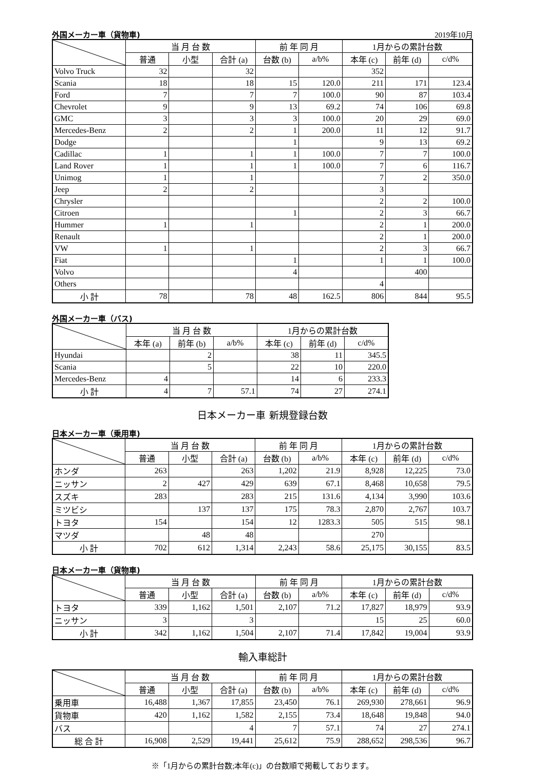外国メーカー車（貨物車) 2019年10月
| | 当 月 台 数 | | | 前 年 同 月 | | 1月からの累計台数 | | |
| --- | --- | --- | --- | --- | --- | --- | --- | --- |
| | 普通 | 小型 | 合計 (a) | 台数 (b) | a/b% | 本年 (c) | 前年 (d) | c/d% |
| Volvo Truck | 32 | | 32 | | | 352 | | |
| Scania | 18 | | 18 | 15 | 120.0 | 211 | 171 | 123.4 |
| Ford | 7 | | 7 | 7 | 100.0 | 90 | 87 | 103.4 |
| Chevrolet | 9 | | 9 | 13 | 69.2 | 74 | 106 | 69.8 |
| GMC | 3 | | 3 | 3 | 100.0 | 20 | 29 | 69.0 |
| Mercedes-Benz | 2 | | 2 | 1 | 200.0 | 11 | 12 | 91.7 |
| Dodge | | | | 1 | | 9 | 13 | 69.2 |
| Cadillac | 1 | | 1 | 1 | 100.0 | 7 | 7 | 100.0 |
| Land Rover | 1 | | 1 | 1 | 100.0 | 7 | 6 | 116.7 |
| Unimog | 1 | | 1 | | | 7 | 2 | 350.0 |
| Jeep | 2 | | 2 | | | 3 | | |
| Chrysler | | | | | | 2 | 2 | 100.0 |
| Citroen | | | | 1 | | 2 | 3 | 66.7 |
| Hummer | 1 | | 1 | | | 2 | 1 | 200.0 |
| Renault | | | | | | 2 | 1 | 200.0 |
| VW | 1 | | 1 | | | 2 | 3 | 66.7 |
| Fiat | | | | 1 | | 1 | 1 | 100.0 |
| Volvo | | | | 4 | | | 400 | |
| Others | | | | | | 4 | | |
| 小 計 | 78 | | 78 | 48 | 162.5 | 806 | 844 | 95.5 |
外国メーカー車（バス)
| | 当 月 台 数 | | | 1月からの累計台数 | | |
| --- | --- | --- | --- | --- | --- | --- |
| | 本年 (a) | 前年 (b) | a/b% | 本年 (c) | 前年 (d) | c/d% |
| Hyundai | | 2 | | 38 | 11 | 345.5 |
| Scania | | 5 | | 22 | 10 | 220.0 |
| Mercedes-Benz | 4 | | | 14 | 6 | 233.3 |
| 小 計 | 4 | 7 | 57.1 | 74 | 27 | 274.1 |
日本メーカー車 新規登録台数
日本メーカー車（乗用車)
| | 当 月 台 数 | | | 前 年 同 月 | | 1月からの累計台数 | | |
| --- | --- | --- | --- | --- | --- | --- | --- | --- |
| | 普通 | 小型 | 合計 (a) | 台数 (b) | a/b% | 本年 (c) | 前年 (d) | c/d% |
| ホンダ | 263 | | 263 | 1,202 | 21.9 | 8,928 | 12,225 | 73.0 |
| ニッサン | 2 | 427 | 429 | 639 | 67.1 | 8,468 | 10,658 | 79.5 |
| スズキ | 283 | | 283 | 215 | 131.6 | 4,134 | 3,990 | 103.6 |
| ミツビシ | | 137 | 137 | 175 | 78.3 | 2,870 | 2,767 | 103.7 |
| トヨタ | 154 | | 154 | 12 | 1283.3 | 505 | 515 | 98.1 |
| マツダ | | 48 | 48 | | | 270 | | |
| 小 計 | 702 | 612 | 1,314 | 2,243 | 58.6 | 25,175 | 30,155 | 83.5 |
日本メーカー車（貨物車)
| | 当 月 台 数 | | | 前 年 同 月 | | 1月からの累計台数 | | |
| --- | --- | --- | --- | --- | --- | --- | --- | --- |
| | 普通 | 小型 | 合計 (a) | 台数 (b) | a/b% | 本年 (c) | 前年 (d) | c/d% |
| トヨタ | 339 | 1,162 | 1,501 | 2,107 | 71.2 | 17,827 | 18,979 | 93.9 |
| ニッサン | 3 | | 3 | | | 15 | 25 | 60.0 |
| 小 計 | 342 | 1,162 | 1,504 | 2,107 | 71.4 | 17,842 | 19,004 | 93.9 |
輸入車総計
| | 当 月 台 数 | | | 前 年 同 月 | | 1月からの累計台数 | | |
| --- | --- | --- | --- | --- | --- | --- | --- | --- |
| | 普通 | 小型 | 合計 (a) | 台数 (b) | a/b% | 本年 (c) | 前年 (d) | c/d% |
| 乗用車 | 16,488 | 1,367 | 17,855 | 23,450 | 76.1 | 269,930 | 278,661 | 96.9 |
| 貨物車 | 420 | 1,162 | 1,582 | 2,155 | 73.4 | 18,648 | 19,848 | 94.0 |
| バス | | | 4 | 7 | 57.1 | 74 | 27 | 274.1 |
| 総 合 計 | 16,908 | 2,529 | 19,441 | 25,612 | 75.9 | 288,652 | 298,536 | 96.7 |
※「1月からの累計台数;本年(c)」の台数順で掲載しております。